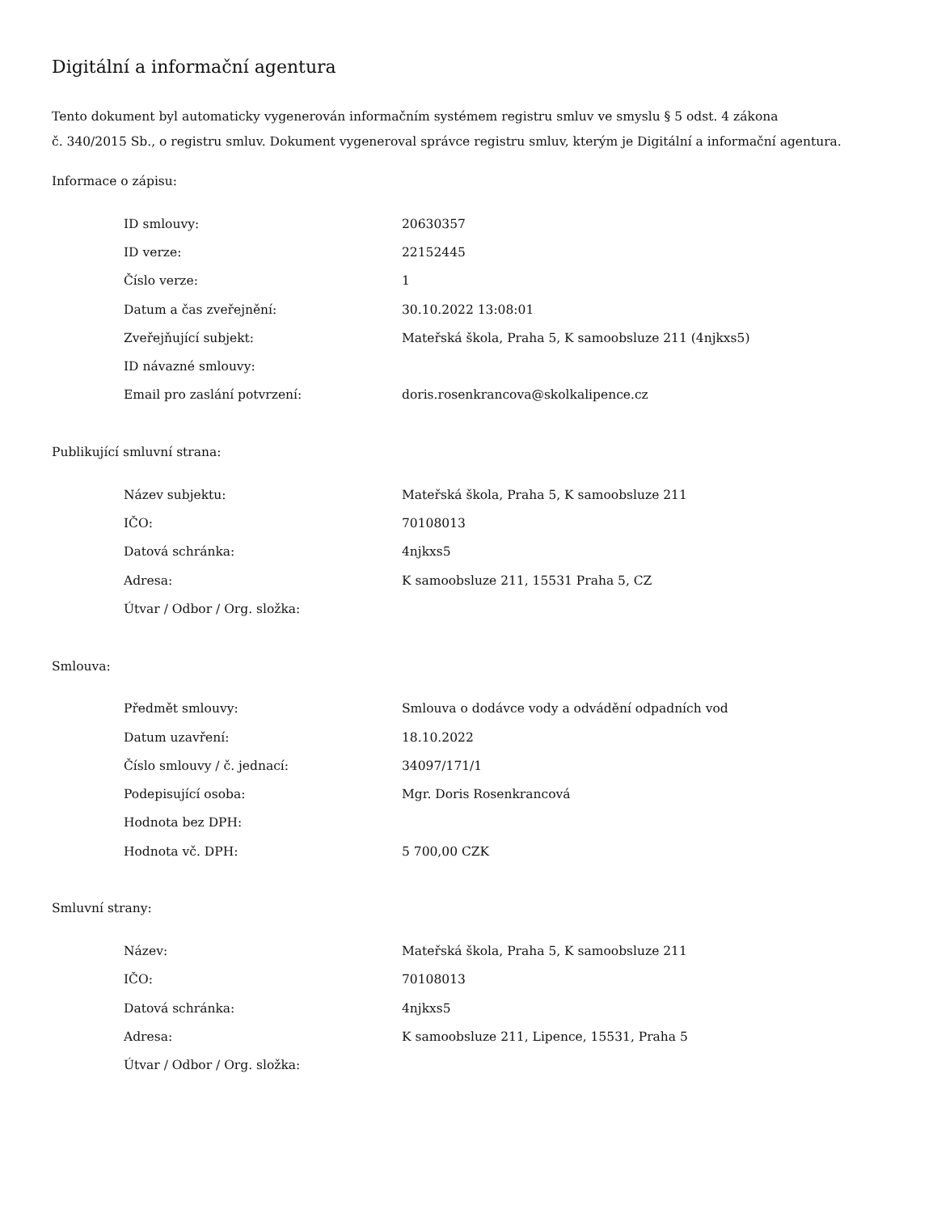Digitální a informační agentura
Tento dokument byl automaticky vygenerován informačním systémem registru smluv ve smyslu § 5 odst. 4 zákona
č. 340/2015 Sb., o registru smluv. Dokument vygeneroval správce registru smluv, kterým je Digitální a informační agentura.
Informace o zápisu:
| ID smlouvy: | 20630357 |
| ID verze: | 22152445 |
| Číslo verze: | 1 |
| Datum a čas zveřejnění: | 30.10.2022 13:08:01 |
| Zveřejňující subjekt: | Mateřská škola, Praha 5, K samoobsluze 211 (4njkxs5) |
| ID návazné smlouvy: | |
| Email pro zaslání potvrzení: | doris.rosenkrancova@skolkalipence.cz |
Publikující smluvní strana:
| Název subjektu: | Mateřská škola, Praha 5, K samoobsluze 211 |
| IČO: | 70108013 |
| Datová schránka: | 4njkxs5 |
| Adresa: | K samoobsluze 211, 15531 Praha 5, CZ |
| Útvar / Odbor / Org. složka: | |
Smlouva:
| Předmět smlouvy: | Smlouva o dodávce vody a odvádění odpadních vod |
| Datum uzavření: | 18.10.2022 |
| Číslo smlouvy / č. jednací: | 34097/171/1 |
| Podepisující osoba: | Mgr. Doris Rosenkrancová |
| Hodnota bez DPH: | |
| Hodnota vč. DPH: | 5 700,00 CZK |
Smluvní strany:
| Název: | Mateřská škola, Praha 5, K samoobsluze 211 |
| IČO: | 70108013 |
| Datová schránka: | 4njkxs5 |
| Adresa: | K samoobsluze 211, Lipence, 15531, Praha 5 |
| Útvar / Odbor / Org. složka: | |